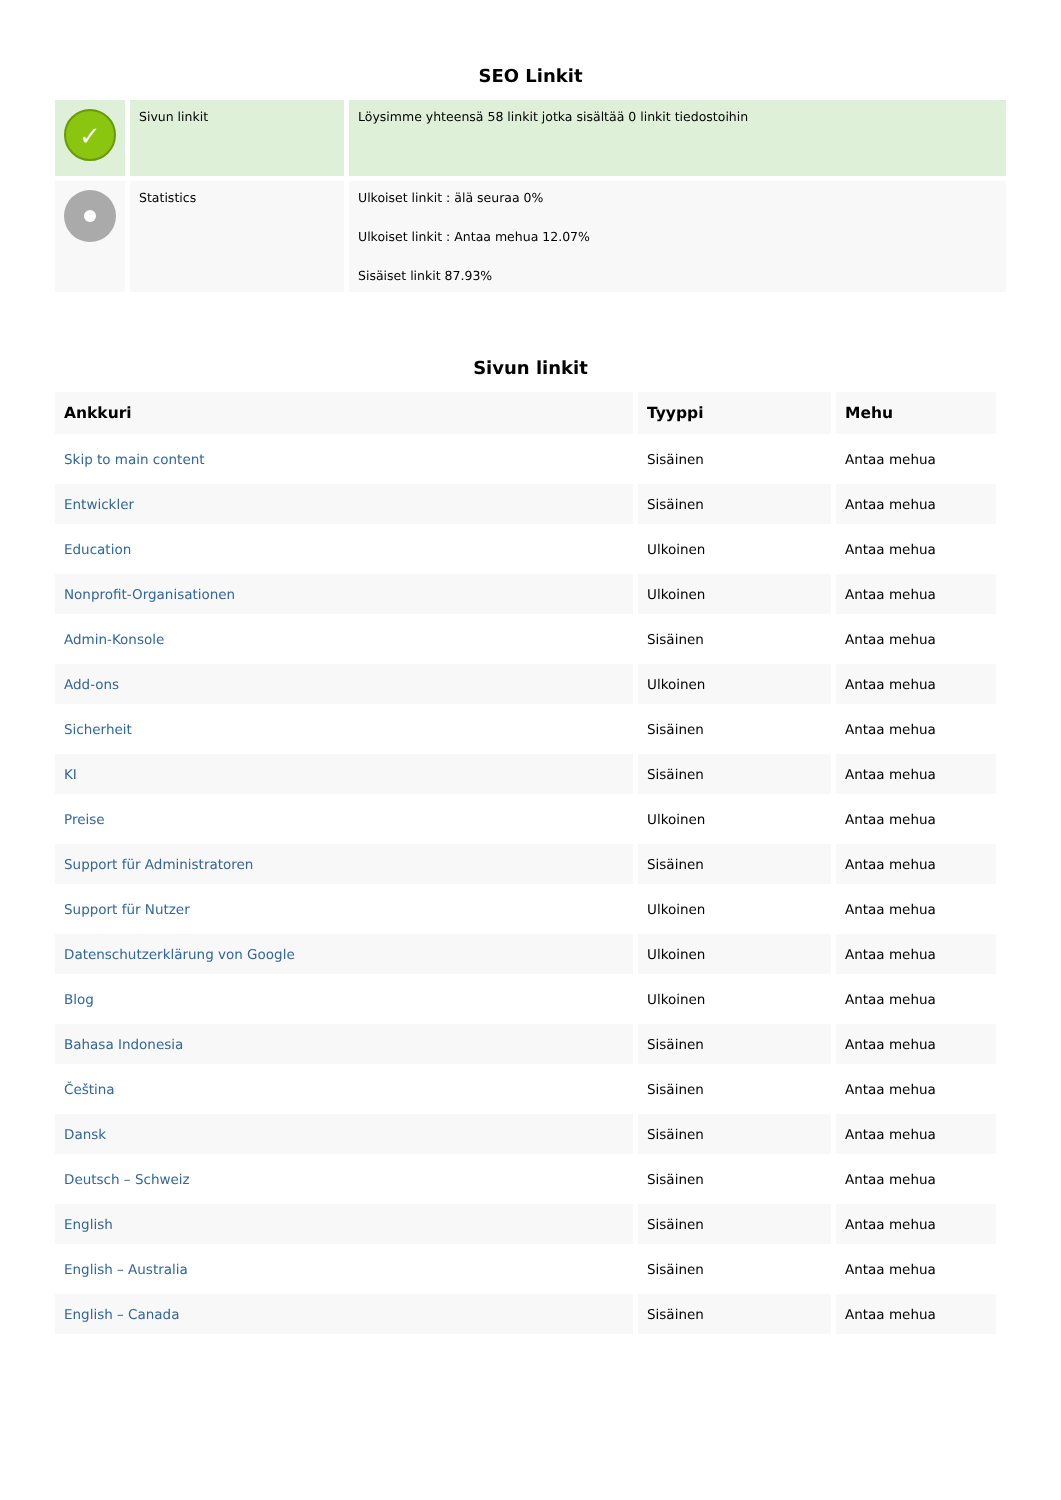SEO Linkit
| ✓ | Sivun linkit | Löysimme yhteensä 58 linkit jotka sisältää 0 linkit tiedostoihin |
| | Statistics | Ulkoiset linkit : älä seuraa 0% Ulkoiset linkit : Antaa mehua 12.07% Sisäiset linkit 87.93% |
Sivun linkit
| Ankkuri | Tyyppi | Mehu |
| --- | --- | --- |
| Skip to main content | Sisäinen | Antaa mehua |
| Entwickler | Sisäinen | Antaa mehua |
| Education | Ulkoinen | Antaa mehua |
| Nonprofit-Organisationen | Ulkoinen | Antaa mehua |
| Admin-Konsole | Sisäinen | Antaa mehua |
| Add-ons | Ulkoinen | Antaa mehua |
| Sicherheit | Sisäinen | Antaa mehua |
| KI | Sisäinen | Antaa mehua |
| Preise | Ulkoinen | Antaa mehua |
| Support für Administratoren | Sisäinen | Antaa mehua |
| Support für Nutzer | Ulkoinen | Antaa mehua |
| Datenschutzerklärung von Google | Ulkoinen | Antaa mehua |
| Blog | Ulkoinen | Antaa mehua |
| Bahasa Indonesia | Sisäinen | Antaa mehua |
| Čeština | Sisäinen | Antaa mehua |
| Dansk | Sisäinen | Antaa mehua |
| Deutsch – Schweiz | Sisäinen | Antaa mehua |
| English | Sisäinen | Antaa mehua |
| English – Australia | Sisäinen | Antaa mehua |
| English – Canada | Sisäinen | Antaa mehua |